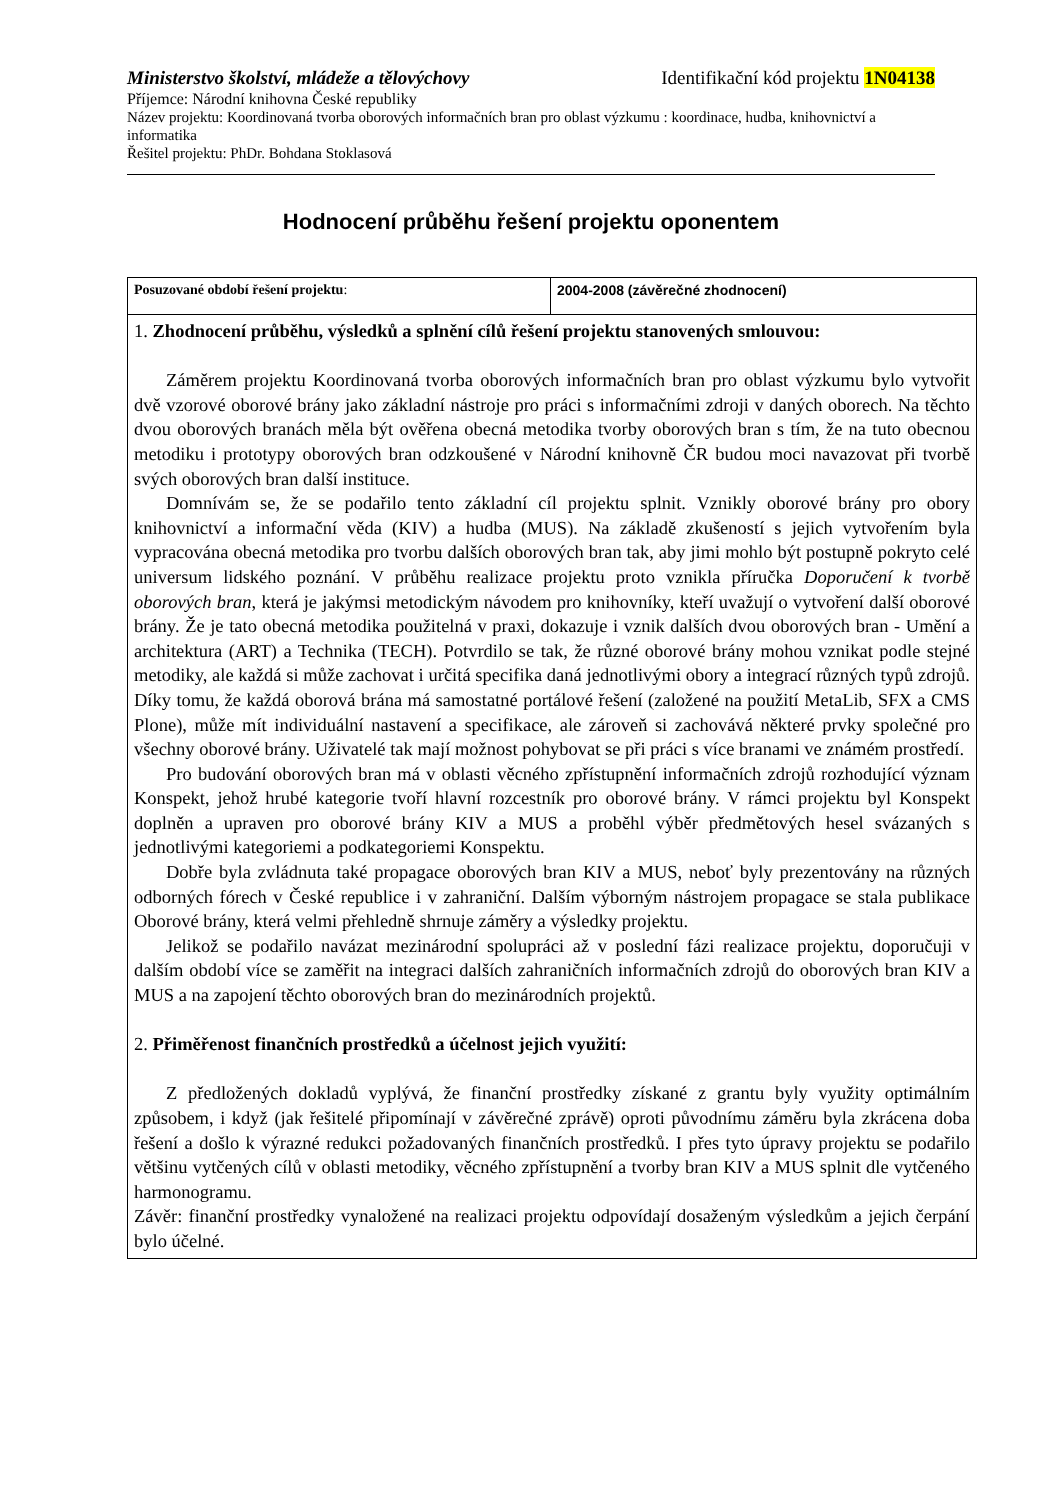Ministerstvo školství, mládeže a tělovýchovy Identifikační kód projektu 1N04138
Příjemce: Národní knihovna České republiky
Název projektu: Koordinovaná tvorba oborových informačních bran pro oblast výzkumu : koordinace, hudba, knihovnictví a informatika
Řešitel projektu: PhDr. Bohdana Stoklasová
Hodnocení průběhu řešení projektu oponentem
| Posuzované období řešení projektu : | 2004-2008 (závěrečné zhodnocení) |
| 1. Zhodnocení průběhu, výsledků a splnění cílů řešení projektu stanovených smlouvou: Záměrem projektu Koordinovaná tvorba oborových informačních bran pro oblast výzkumu bylo vytvořit dvě vzorové oborové brány jako základní nástroje pro práci s informačními zdroji v daných oborech. Na těchto dvou oborových branách měla být ověřena obecná metodika tvorby oborových bran s tím, že na tuto obecnou metodiku i prototypy oborových bran odzkoušené v Národní knihovně ČR budou moci navazovat při tvorbě svých oborových bran další instituce. Domnívám se, že se podařilo tento základní cíl projektu splnit. Vznikly oborové brány pro obory knihovnictví a informační věda (KIV) a hudba (MUS). Na základě zkušeností s jejich vytvořením byla vypracována obecná metodika pro tvorbu dalších oborových bran tak, aby jimi mohlo být postupně pokryto celé universum lidského poznání. V průběhu realizace projektu proto vznikla příručka Doporučení k tvorbě oborových bran , která je jakýmsi metodickým návodem pro knihovníky, kteří uvažují o vytvoření další oborové brány. Že je tato obecná metodika použitelná v praxi, dokazuje i vznik dalších dvou oborových bran - Umění a architektura (ART) a Technika (TECH). Potvrdilo se tak, že různé oborové brány mohou vznikat podle stejné metodiky, ale každá si může zachovat i určitá specifika daná jednotlivými obory a integrací různých typů zdrojů. Díky tomu, že každá oborová brána má samostatné portálové řešení (založené na použití MetaLib, SFX a CMS Plone), může mít individuální nastavení a specifikace, ale zároveň si zachovává některé prvky společné pro všechny oborové brány. Uživatelé tak mají možnost pohybovat se při práci s více branami ve známém prostředí. Pro budování oborových bran má v oblasti věcného zpřístupnění informačních zdrojů rozhodující význam Konspekt, jehož hrubé kategorie tvoří hlavní rozcestník pro oborové brány. V rámci projektu byl Konspekt doplněn a upraven pro oborové brány KIV a MUS a proběhl výběr předmětových hesel svázaných s jednotlivými kategoriemi a podkategoriemi Konspektu. Dobře byla zvládnuta také propagace oborových bran KIV a MUS, neboť byly prezentovány na různých odborných fórech v České republice i v zahraniční. Dalším výborným nástrojem propagace se stala publikace Oborové brány, která velmi přehledně shrnuje záměry a výsledky projektu. Jelikož se podařilo navázat mezinárodní spolupráci až v poslední fázi realizace projektu, doporučuji v dalším období více se zaměřit na integraci dalších zahraničních informačních zdrojů do oborových bran KIV a MUS a na zapojení těchto oborových bran do mezinárodních projektů. 2. Přiměřenost finančních prostředků a účelnost jejich využití: Z předložených dokladů vyplývá, že finanční prostředky získané z grantu byly využity optimálním způsobem, i když (jak řešitelé připomínají v závěrečné zprávě) oproti původnímu záměru byla zkrácena doba řešení a došlo k výrazné redukci požadovaných finančních prostředků. I přes tyto úpravy projektu se podařilo většinu vytčených cílů v oblasti metodiky, věcného zpřístupnění a tvorby bran KIV a MUS splnit dle vytčeného harmonogramu. Závěr: finanční prostředky vynaložené na realizaci projektu odpovídají dosaženým výsledkům a jejich čerpání bylo účelné. | |